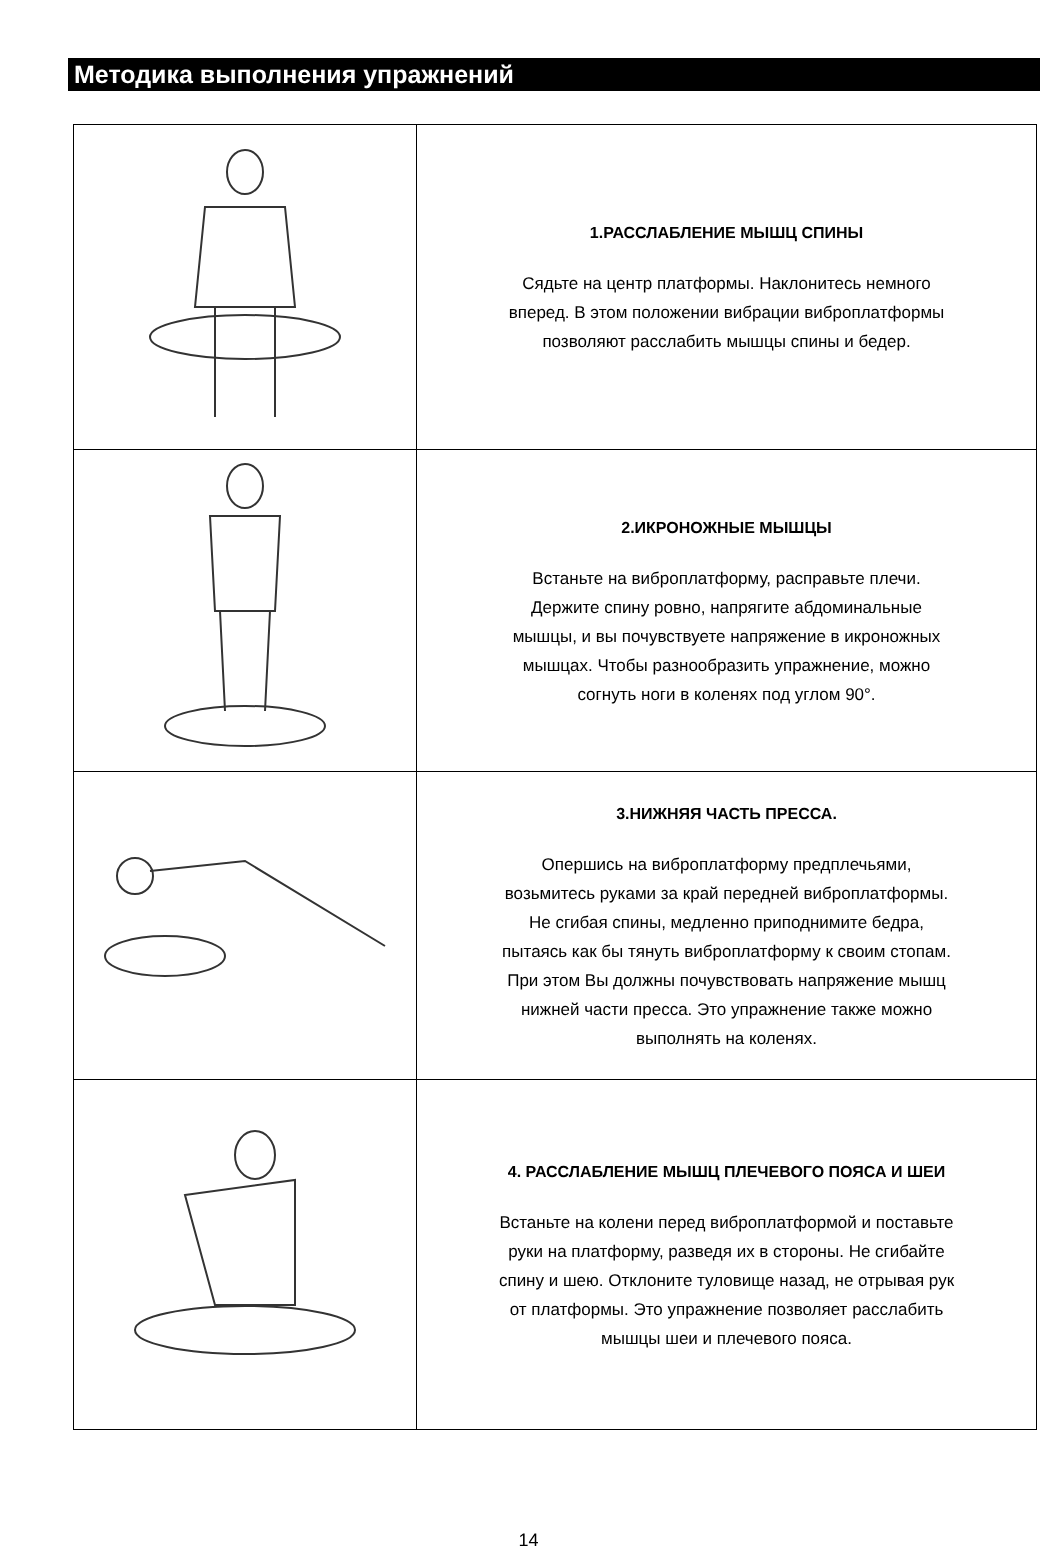Методика выполнения упражнений
| | 1.РАССЛАБЛЕНИЕ МЫШЦ СПИНЫ Сядьте на центр платформы. Наклонитесь немного вперед. В этом положении вибрации виброплатформы позволяют расслабить мышцы спины и бедер. |
| | 2.ИКРОНОЖНЫЕ МЫШЦЫ Встаньте на виброплатформу, расправьте плечи. Держите спину ровно, напрягите абдоминальные мышцы, и вы почувствуете напряжение в икроножных мышцах. Чтобы разнообразить упражнение, можно согнуть ноги в коленях под углом 90°. |
| | 3.НИЖНЯЯ ЧАСТЬ ПРЕССА. Опершись на виброплатформу предплечьями, возьмитесь руками за край передней виброплатформы. Не сгибая спины, медленно приподнимите бедра, пытаясь как бы тянуть виброплатформу к своим стопам. При этом Вы должны почувствовать напряжение мышц нижней части пресса. Это упражнение также можно выполнять на коленях. |
| | 4. РАССЛАБЛЕНИЕ МЫШЦ ПЛЕЧЕВОГО ПОЯСА И ШЕИ Встаньте на колени перед виброплатформой и поставьте руки на платформу, разведя их в стороны. Не сгибайте спину и шею. Отклоните туловище назад, не отрывая рук от платформы. Это упражнение позволяет расслабить мышцы шеи и плечевого пояса. |
14